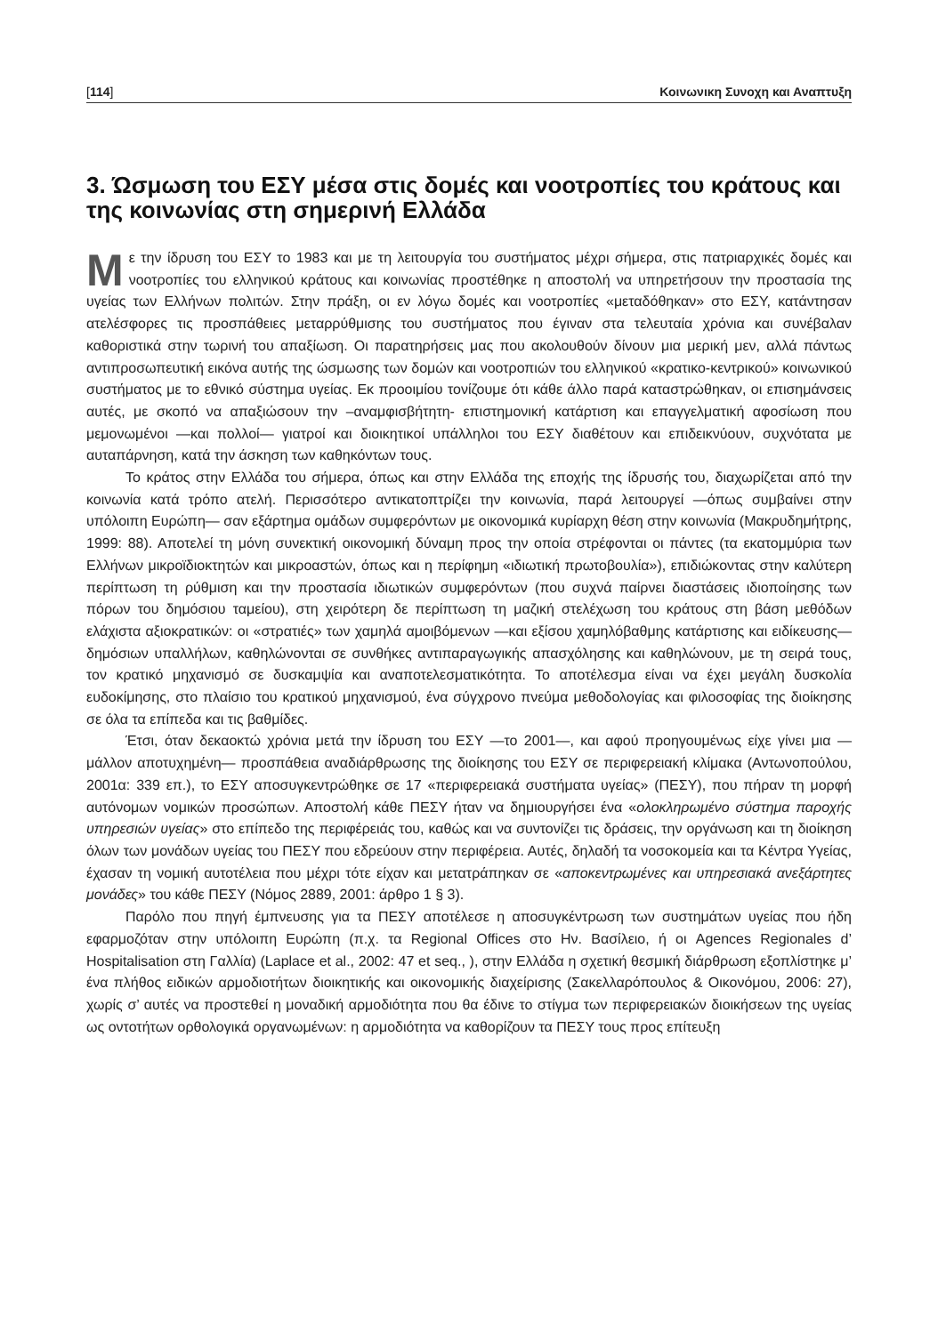[114] Κοινωνικη Συνοχη και Αναπτυξη
3. Ώσμωση του ΕΣΥ μέσα στις δομές και νοοτροπίες του κράτους και της κοινωνίας στη σημερινή Ελλάδα
Με την ίδρυση του ΕΣΥ το 1983 και με τη λειτουργία του συστήματος μέχρι σήμερα, στις πατριαρχικές δομές και νοοτροπίες του ελληνικού κράτους και κοινωνίας προστέθηκε η αποστολή να υπηρετήσουν την προστασία της υγείας των Ελλήνων πολιτών. Στην πράξη, οι εν λόγω δομές και νοοτροπίες «μεταδόθηκαν» στο ΕΣΥ, κατάντησαν ατελέσφορες τις προσπάθειες μεταρρύθμισης του συστήματος που έγιναν στα τελευταία χρόνια και συνέβαλαν καθοριστικά στην τωρινή του απαξίωση. Οι παρατηρήσεις μας που ακολουθούν δίνουν μια μερική μεν, αλλά πάντως αντιπροσωπευτική εικόνα αυτής της ώσμωσης των δομών και νοοτροπιών του ελληνικού «κρατικο-κεντρικού» κοινωνικού συστήματος με το εθνικό σύστημα υγείας. Εκ προοιμίου τονίζουμε ότι κάθε άλλο παρά καταστρώθηκαν, οι επισημάνσεις αυτές, με σκοπό να απαξιώσουν την –αναμφισβήτητη- επιστημονική κατάρτιση και επαγγελματική αφοσίωση που μεμονωμένοι —και πολλοί— γιατροί και διοικητικοί υπάλληλοι του ΕΣΥ διαθέτουν και επιδεικνύουν, συχνότατα με αυταπάρνηση, κατά την άσκηση των καθηκόντων τους.
Το κράτος στην Ελλάδα του σήμερα, όπως και στην Ελλάδα της εποχής της ίδρυσής του, διαχωρίζεται από την κοινωνία κατά τρόπο ατελή. Περισσότερο αντικατοπτρίζει την κοινωνία, παρά λειτουργεί —όπως συμβαίνει στην υπόλοιπη Ευρώπη— σαν εξάρτημα ομάδων συμφερόντων με οικονομικά κυρίαρχη θέση στην κοινωνία (Μακρυδημήτρης, 1999: 88). Αποτελεί τη μόνη συνεκτική οικονομική δύναμη προς την οποία στρέφονται οι πάντες (τα εκατομμύρια των Ελλήνων μικροϊδιοκτητών και μικροαστών, όπως και η περίφημη «ιδιωτική πρωτοβουλία»), επιδιώκοντας στην καλύτερη περίπτωση τη ρύθμιση και την προστασία ιδιωτικών συμφερόντων (που συχνά παίρνει διαστάσεις ιδιοποίησης των πόρων του δημόσιου ταμείου), στη χειρότερη δε περίπτωση τη μαζική στελέχωση του κράτους στη βάση μεθόδων ελάχιστα αξιοκρατικών: οι «στρατιές» των χαμηλά αμοιβόμενων —και εξίσου χαμηλόβαθμης κατάρτισης και ειδίκευσης— δημόσιων υπαλλήλων, καθηλώνονται σε συνθήκες αντιπαραγωγικής απασχόλησης και καθηλώνουν, με τη σειρά τους, τον κρατικό μηχανισμό σε δυσκαμψία και αναποτελεσματικότητα. Το αποτέλεσμα είναι να έχει μεγάλη δυσκολία ευδοκίμησης, στο πλαίσιο του κρατικού μηχανισμού, ένα σύγχρονο πνεύμα μεθοδολογίας και φιλοσοφίας της διοίκησης σε όλα τα επίπεδα και τις βαθμίδες.
Έτσι, όταν δεκαοκτώ χρόνια μετά την ίδρυση του ΕΣΥ —το 2001—, και αφού προηγουμένως είχε γίνει μια —μάλλον αποτυχημένη— προσπάθεια αναδιάρθρωσης της διοίκησης του ΕΣΥ σε περιφερειακή κλίμακα (Αντωνοπούλου, 2001α: 339 επ.), το ΕΣΥ αποσυγκεντρώθηκε σε 17 «περιφερειακά συστήματα υγείας» (ΠΕΣΥ), που πήραν τη μορφή αυτόνομων νομικών προσώπων. Αποστολή κάθε ΠΕΣΥ ήταν να δημιουργήσει ένα «ολοκληρωμένο σύστημα παροχής υπηρεσιών υγείας» στο επίπεδο της περιφέρειάς του, καθώς και να συντονίζει τις δράσεις, την οργάνωση και τη διοίκηση όλων των μονάδων υγείας του ΠΕΣΥ που εδρεύουν στην περιφέρεια. Αυτές, δηλαδή τα νοσοκομεία και τα Κέντρα Υγείας, έχασαν τη νομική αυτοτέλεια που μέχρι τότε είχαν και μετατράπηκαν σε «αποκεντρωμένες και υπηρεσιακά ανεξάρτητες μονάδες» του κάθε ΠΕΣΥ (Νόμος 2889, 2001: άρθρο 1 § 3).
Παρόλο που πηγή έμπνευσης για τα ΠΕΣΥ αποτέλεσε η αποσυγκέντρωση των συστημάτων υγείας που ήδη εφαρμοζόταν στην υπόλοιπη Ευρώπη (π.χ. τα Regional Offices στο Ην. Βασίλειο, ή οι Agences Regionales d’ Hospitalisation στη Γαλλία) (Laplace et al., 2002: 47 et seq., ), στην Ελλάδα η σχετική θεσμική διάρθρωση εξοπλίστηκε μ’ ένα πλήθος ειδικών αρμοδιοτήτων διοικητικής και οικονομικής διαχείρισης (Σακελλαρόπουλος & Οικονόμου, 2006: 27), χωρίς σ’ αυτές να προστεθεί η μοναδική αρμοδιότητα που θα έδινε το στίγμα των περιφερειακών διοικήσεων της υγείας ως οντοτήτων ορθολογικά οργανωμένων: η αρμοδιότητα να καθορίζουν τα ΠΕΣΥ τους προς επίτευξη